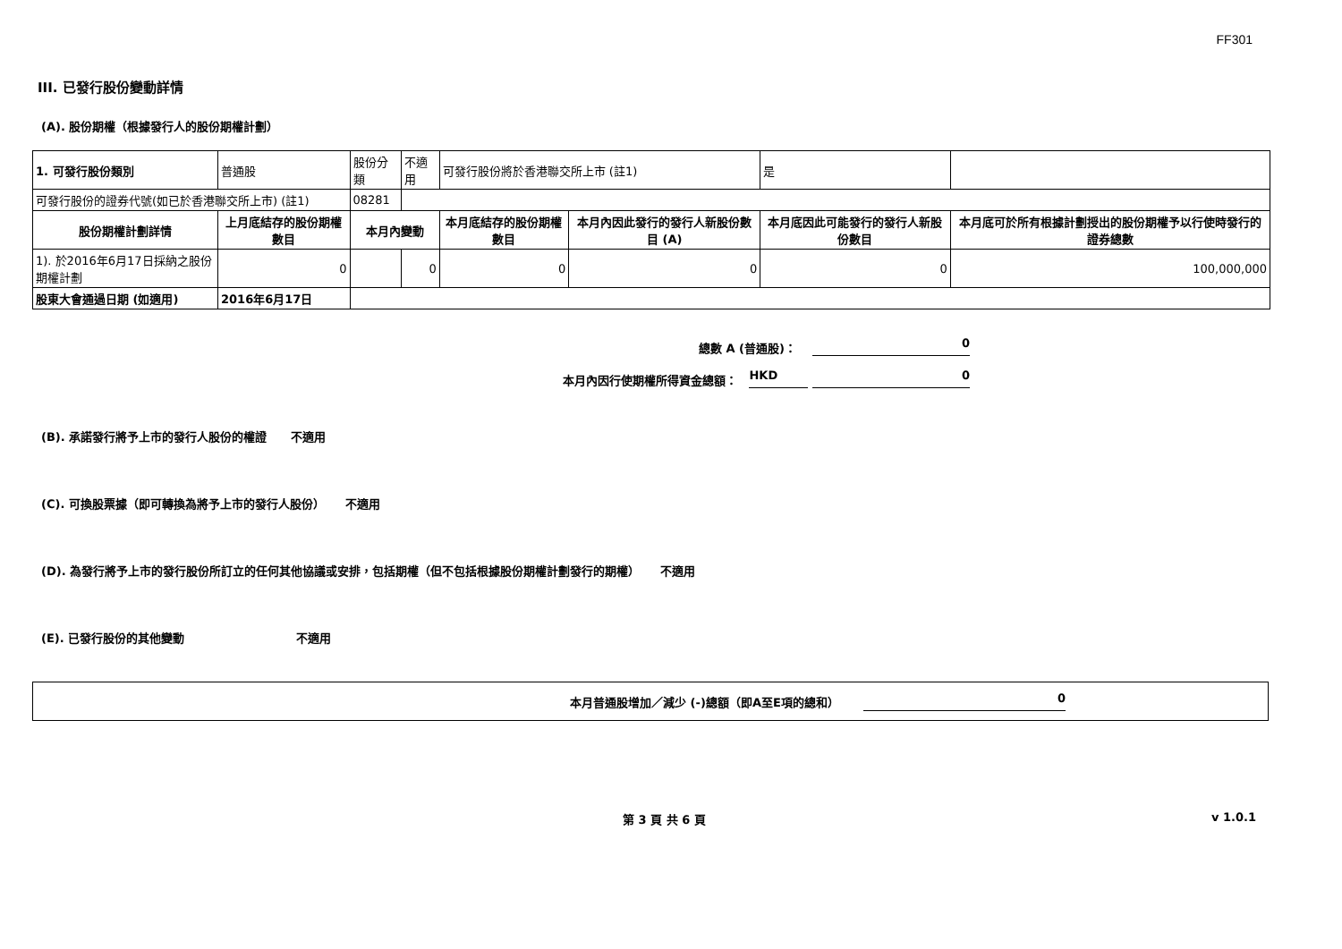FF301
III. 已發行股份變動詳情
(A). 股份期權（根據發行人的股份期權計劃）
| 1. 可發行股份類別 | 普通股 | 股份分類 | 不適用 | 可發行股份將於香港聯交所上市 (註1) | | 是 | |
| 可發行股份的證券代號(如已於香港聯交所上市) (註1) | | 08281 | | | | | |
| 股份期權計劃詳情 | 上月底結存的股份期權數目 | 本月內變動 | | 本月底結存的股份期權數目 | 本月內因此發行的發行人新股份數目 (A) | 本月底因此可能發行的發行人新股份數目 | 本月底可於所有根據計劃授出的股份期權予以行使時發行的證券總數 |
| 1). 於2016年6月17日採納之股份期權計劃 | 0 | | 0 | 0 | 0 | 0 | 100,000,000 |
| 股東大會通過日期 (如適用) | 2016年6月17日 | | | | | | |
總數 A (普通股)： 0
本月內因行使期權所得資金總額： HKD 0
(B). 承諾發行將予上市的發行人股份的權證 不適用
(C). 可換股票據（即可轉換為將予上市的發行人股份） 不適用
(D). 為發行將予上市的發行股份所訂立的任何其他協議或安排，包括期權（但不包括根據股份期權計劃發行的期權） 不適用
(E). 已發行股份的其他變動 不適用
本月普通股增加／減少 (-)總額（即A至E項的總和） 0
第 3 頁 共 6 頁 v 1.0.1